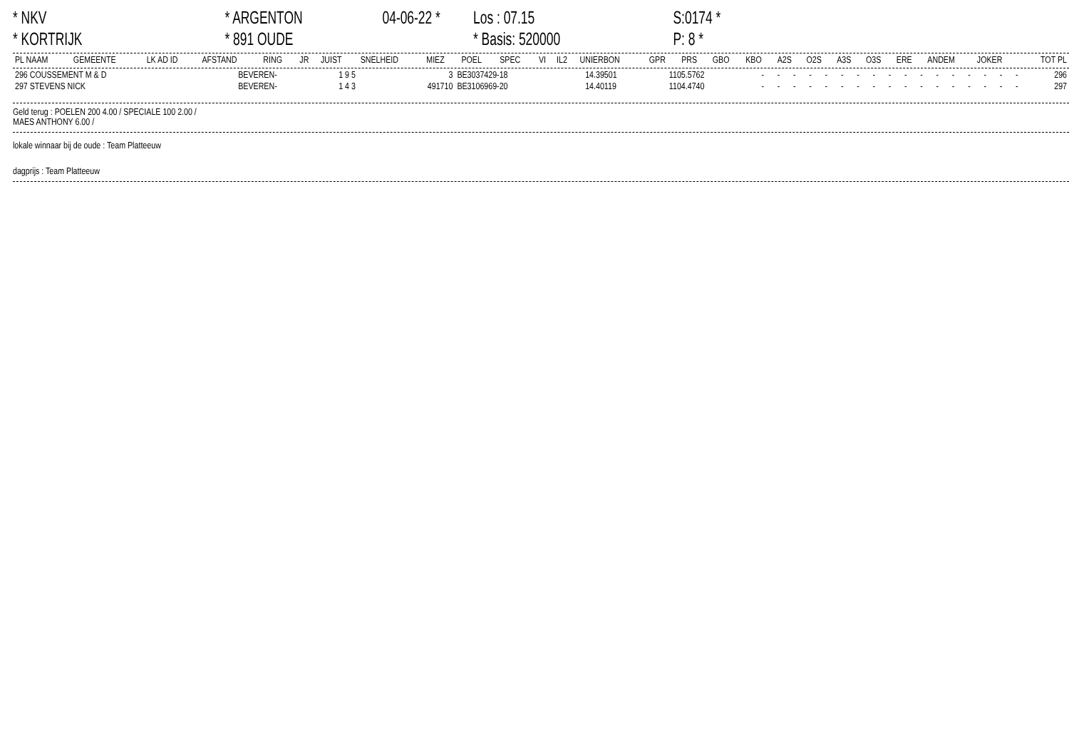* NKV
* KORTRIJK
* ARGENTON
* 891 OUDE
04-06-22 *
Los : 07.15
* Basis: 520000
S:0174 *
P: 8 *
| PL NAAM | GEMEENTE | LK AD ID | AFSTAND | RING | JR | JUIST | SNELHEID | MIEZ | POEL | SPEC | VI | IL2 | UNIERBON | GPR | PRS | GBO | KBO | A2S | O2S | A3S | O3S | ERE | ANDEM | JOKER | TOT PL |
| --- | --- | --- | --- | --- | --- | --- | --- | --- | --- | --- | --- | --- | --- | --- | --- | --- | --- | --- | --- | --- | --- | --- | --- | --- | --- |
| 296 COUSSEMENT M & D | BEVEREN- | 1 9 5 | 3 | BE3037429-18 | 14.39501 | 1105.5762 | - | - | - | - | - | - | - | - | - | - | - | - | - | - | - | - | - | 296 |
| 297 STEVENS NICK | BEVEREN- | 1 4 3 | 491710 | BE3106969-20 | 14.40119 | 1104.4740 | - | - | - | - | - | - | - | - | - | - | - | - | - | - | - | - | - | 297 |
Geld terug : POELEN 200 4.00 / SPECIALE 100 2.00 /
MAES ANTHONY 6.00 /
lokale winnaar bij de oude : Team Platteeuw
dagprijs : Team Platteeuw